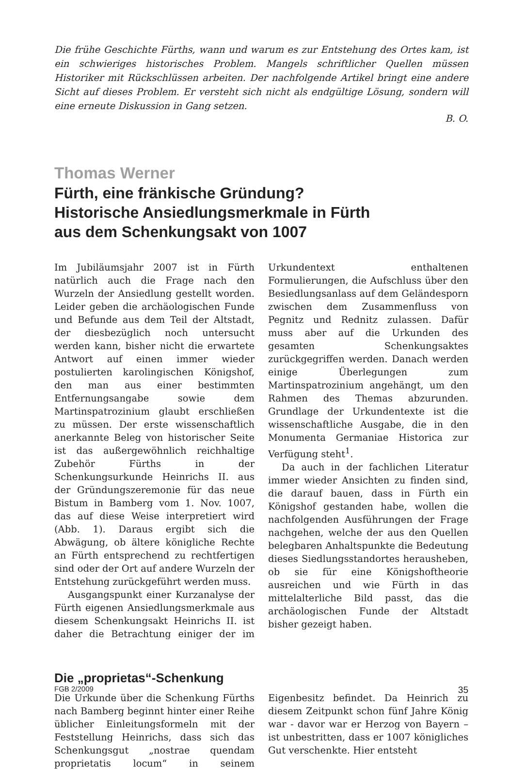Die frühe Geschichte Fürths, wann und warum es zur Entstehung des Ortes kam, ist ein schwieriges historisches Problem. Mangels schriftlicher Quellen müssen Historiker mit Rückschlüssen arbeiten. Der nachfolgende Artikel bringt eine andere Sicht auf dieses Problem. Er versteht sich nicht als endgültige Lösung, sondern will eine erneute Diskussion in Gang setzen.
B. O.
Thomas Werner
Fürth, eine fränkische Gründung?
Historische Ansiedlungsmerkmale in Fürth
aus dem Schenkungsakt von 1007
Im Jubiläumsjahr 2007 ist in Fürth natürlich auch die Frage nach den Wurzeln der Ansiedlung gestellt worden. Leider geben die archäologischen Funde und Befunde aus dem Teil der Altstadt, der diesbezüglich noch untersucht werden kann, bisher nicht die erwartete Antwort auf einen immer wieder postulierten karolingischen Königshof, den man aus einer bestimmten Entfernungsangabe sowie dem Martinspatrozinium glaubt erschließen zu müssen. Der erste wissenschaftlich anerkannte Beleg von historischer Seite ist das außergewöhnlich reichhaltige Zubehör Fürths in der Schenkungsurkunde Heinrichs II. aus der Gründungszeremonie für das neue Bistum in Bamberg vom 1. Nov. 1007, das auf diese Weise interpretiert wird (Abb. 1). Daraus ergibt sich die Abwägung, ob ältere königliche Rechte an Fürth entsprechend zu rechtfertigen sind oder der Ort auf andere Wurzeln der Entstehung zurückgeführt werden muss.
Ausgangspunkt einer Kurzanalyse der Fürth eigenen Ansiedlungsmerkmale aus diesem Schenkungsakt Heinrichs II. ist daher die Betrachtung einiger der im Urkundentext enthaltenen Formulierungen, die Aufschluss über den Besiedlungsanlass auf dem Geländesporn zwischen dem Zusammenfluss von Pegnitz und Rednitz zulassen. Dafür muss aber auf die Urkunden des gesamten Schenkungsaktes zurückgegriffen werden. Danach werden einige Überlegungen zum Martinspatrozinium angehängt, um den Rahmen des Themas abzurunden. Grundlage der Urkundentexte ist die wissenschaftliche Ausgabe, die in den Monumenta Germaniae Historica zur Verfügung steht<sup>1</sup>.
Da auch in der fachlichen Literatur immer wieder Ansichten zu finden sind, die darauf bauen, dass in Fürth ein Königshof gestanden habe, wollen die nachfolgenden Ausführungen der Frage nachgehen, welche der aus den Quellen belegbaren Anhaltspunkte die Bedeutung dieses Siedlungsstandortes herausheben, ob sie für eine Königshoftheorie ausreichen und wie Fürth in das mittelalterliche Bild passt, das die archäologischen Funde der Altstadt bisher gezeigt haben.
Die „proprietas“-Schenkung
Die Urkunde über die Schenkung Fürths nach Bamberg beginnt hinter einer Reihe üblicher Einleitungsformeln mit der Feststellung Heinrichs, dass sich das Schenkungsgut „nostrae quendam proprietatis locum“ in seinem Eigenbesitz befindet. Da Heinrich zu diesem Zeitpunkt schon fünf Jahre König war - davor war er Herzog von Bayern – ist unbestritten, dass er 1007 königliches Gut verschenkte. Hier entsteht
FGB 2/2009 35